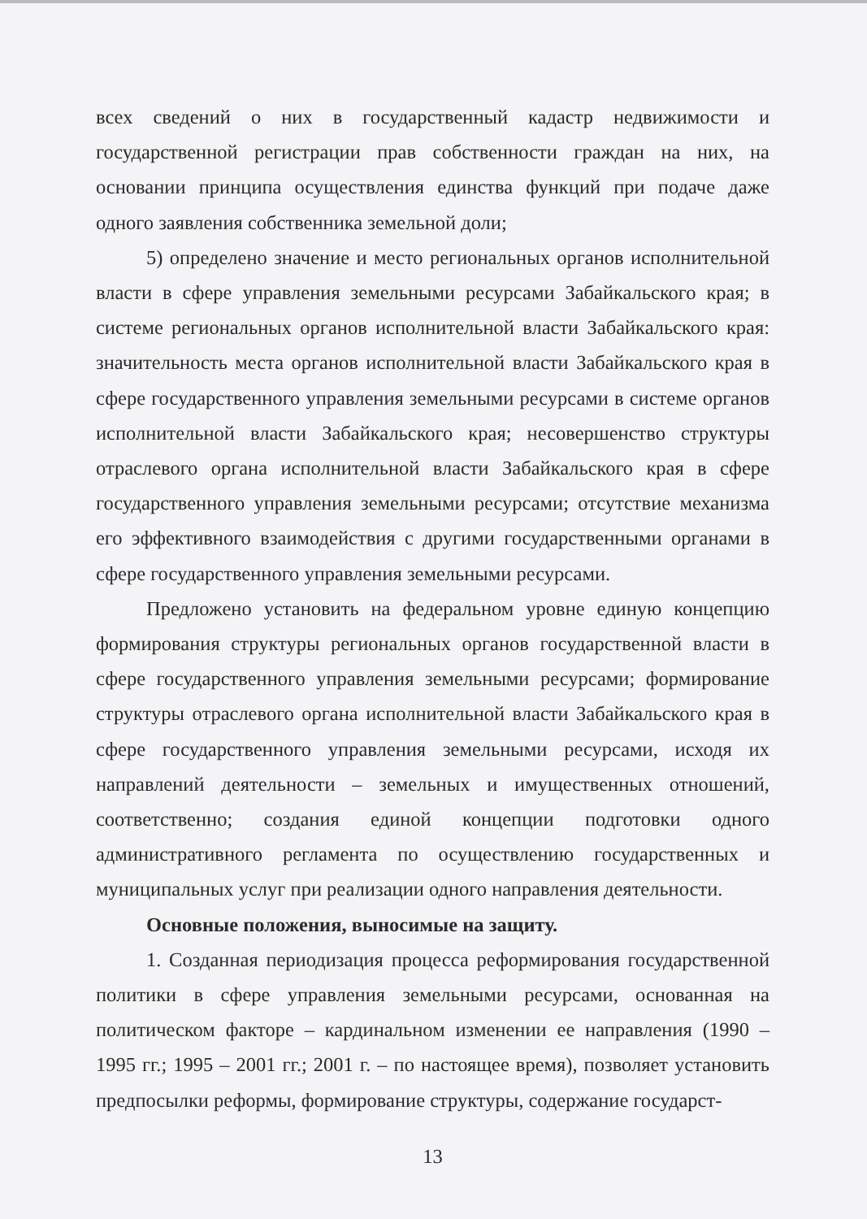всех сведений о них в государственный кадастр недвижимости и государственной регистрации прав собственности граждан на них, на основании принципа осуществления единства функций при подаче даже одного заявления собственника земельной доли;
5) определено значение и место региональных органов исполнительной власти в сфере управления земельными ресурсами Забайкальского края; в системе региональных органов исполнительной власти Забайкальского края: значительность места органов исполнительной власти Забайкальского края в сфере государственного управления земельными ресурсами в системе органов исполнительной власти Забайкальского края; несовершенство структуры отраслевого органа исполнительной власти Забайкальского края в сфере государственного управления земельными ресурсами; отсутствие механизма его эффективного взаимодействия с другими государственными органами в сфере государственного управления земельными ресурсами.
Предложено установить на федеральном уровне единую концепцию формирования структуры региональных органов государственной власти в сфере государственного управления земельными ресурсами; формирование структуры отраслевого органа исполнительной власти Забайкальского края в сфере государственного управления земельными ресурсами, исходя их направлений деятельности – земельных и имущественных отношений, соответственно; создания единой концепции подготовки одного административного регламента по осуществлению государственных и муниципальных услуг при реализации одного направления деятельности.
Основные положения, выносимые на защиту.
1. Созданная периодизация процесса реформирования государственной политики в сфере управления земельными ресурсами, основанная на политическом факторе – кардинальном изменении ее направления (1990 – 1995 гг.; 1995 – 2001 гг.; 2001 г. – по настоящее время), позволяет установить предпосылки реформы, формирование структуры, содержание государст-
13